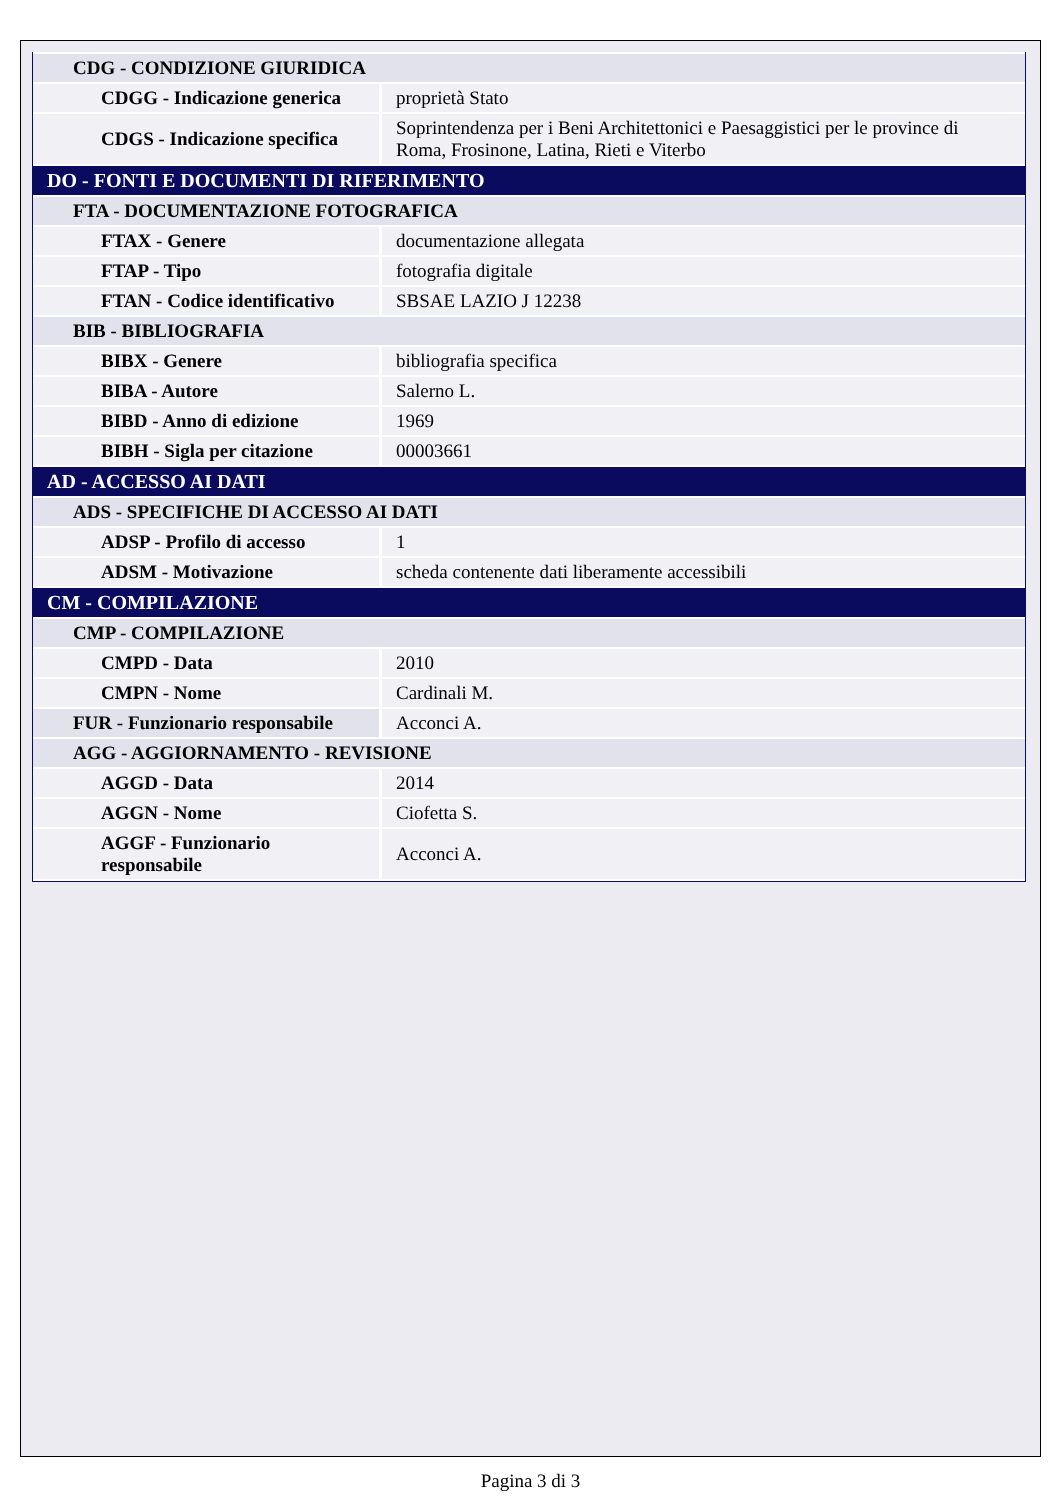| CDG - CONDIZIONE GIURIDICA | |
| CDGG - Indicazione generica | proprietà Stato |
| CDGS - Indicazione specifica | Soprintendenza per i Beni Architettonici e Paesaggistici per le province di Roma, Frosinone, Latina, Rieti e Viterbo |
| DO - FONTI E DOCUMENTI DI RIFERIMENTO | |
| FTA - DOCUMENTAZIONE FOTOGRAFICA | |
| FTAX - Genere | documentazione allegata |
| FTAP - Tipo | fotografia digitale |
| FTAN - Codice identificativo | SBSAE LAZIO J 12238 |
| BIB - BIBLIOGRAFIA | |
| BIBX - Genere | bibliografia specifica |
| BIBA - Autore | Salerno L. |
| BIBD - Anno di edizione | 1969 |
| BIBH - Sigla per citazione | 00003661 |
| AD - ACCESSO AI DATI | |
| ADS - SPECIFICHE DI ACCESSO AI DATI | |
| ADSP - Profilo di accesso | 1 |
| ADSM - Motivazione | scheda contenente dati liberamente accessibili |
| CM - COMPILAZIONE | |
| CMP - COMPILAZIONE | |
| CMPD - Data | 2010 |
| CMPN - Nome | Cardinali M. |
| FUR - Funzionario responsabile | Acconci A. |
| AGG - AGGIORNAMENTO - REVISIONE | |
| AGGD - Data | 2014 |
| AGGN - Nome | Ciofetta S. |
| AGGF - Funzionario responsabile | Acconci A. |
Pagina 3 di 3